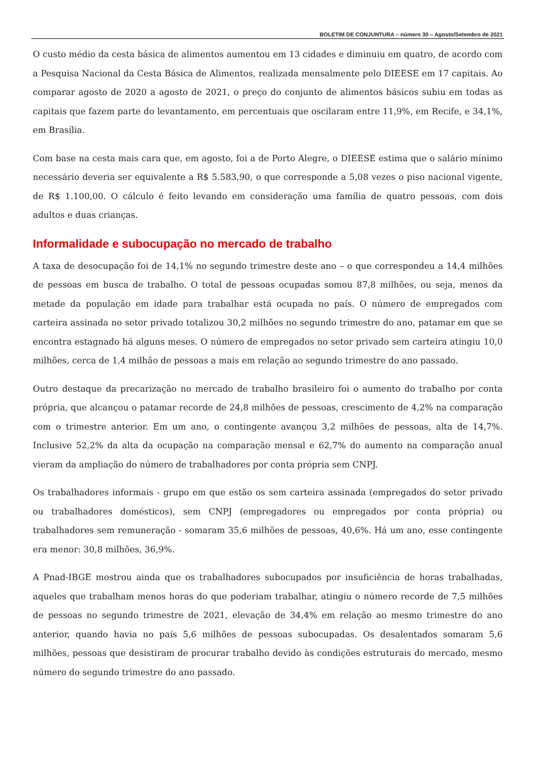BOLETIM DE CONJUNTURA – número 30 – Agosto/Setembro de 2021
O custo médio da cesta básica de alimentos aumentou em 13 cidades e diminuiu em quatro, de acordo com a Pesquisa Nacional da Cesta Básica de Alimentos, realizada mensalmente pelo DIEESE em 17 capitais. Ao comparar agosto de 2020 a agosto de 2021, o preço do conjunto de alimentos básicos subiu em todas as capitais que fazem parte do levantamento, em percentuais que oscilaram entre 11,9%, em Recife, e 34,1%, em Brasília.
Com base na cesta mais cara que, em agosto, foi a de Porto Alegre, o DIEESE estima que o salário mínimo necessário deveria ser equivalente a R$ 5.583,90, o que corresponde a 5,08 vezes o piso nacional vigente, de R$ 1.100,00. O cálculo é feito levando em consideração uma família de quatro pessoas, com dois adultos e duas crianças.
Informalidade e subocupação no mercado de trabalho
A taxa de desocupação foi de 14,1% no segundo trimestre deste ano – o que correspondeu a 14,4 milhões de pessoas em busca de trabalho. O total de pessoas ocupadas somou 87,8 milhões, ou seja, menos da metade da população em idade para trabalhar está ocupada no país. O número de empregados com carteira assinada no setor privado totalizou 30,2 milhões no segundo trimestre do ano, patamar em que se encontra estagnado há alguns meses. O número de empregados no setor privado sem carteira atingiu 10,0 milhões, cerca de 1,4 milhão de pessoas a mais em relação ao segundo trimestre do ano passado.
Outro destaque da precarização no mercado de trabalho brasileiro foi o aumento do trabalho por conta própria, que alcançou o patamar recorde de 24,8 milhões de pessoas, crescimento de 4,2% na comparação com o trimestre anterior. Em um ano, o contingente avançou 3,2 milhões de pessoas, alta de 14,7%. Inclusive 52,2% da alta da ocupação na comparação mensal e 62,7% do aumento na comparação anual vieram da ampliação do número de trabalhadores por conta própria sem CNPJ.
Os trabalhadores informais - grupo em que estão os sem carteira assinada (empregados do setor privado ou trabalhadores domésticos), sem CNPJ (empregadores ou empregados por conta própria) ou trabalhadores sem remuneração - somaram 35,6 milhões de pessoas, 40,6%. Há um ano, esse contingente era menor: 30,8 milhões, 36,9%.
A Pnad-IBGE mostrou ainda que os trabalhadores subocupados por insuficiência de horas trabalhadas, aqueles que trabalham menos horas do que poderiam trabalhar, atingiu o número recorde de 7,5 milhões de pessoas no segundo trimestre de 2021, elevação de 34,4% em relação ao mesmo trimestre do ano anterior, quando havia no país 5,6 milhões de pessoas subocupadas. Os desalentados somaram 5,6 milhões, pessoas que desistiram de procurar trabalho devido às condições estruturais do mercado, mesmo número do segundo trimestre do ano passado.